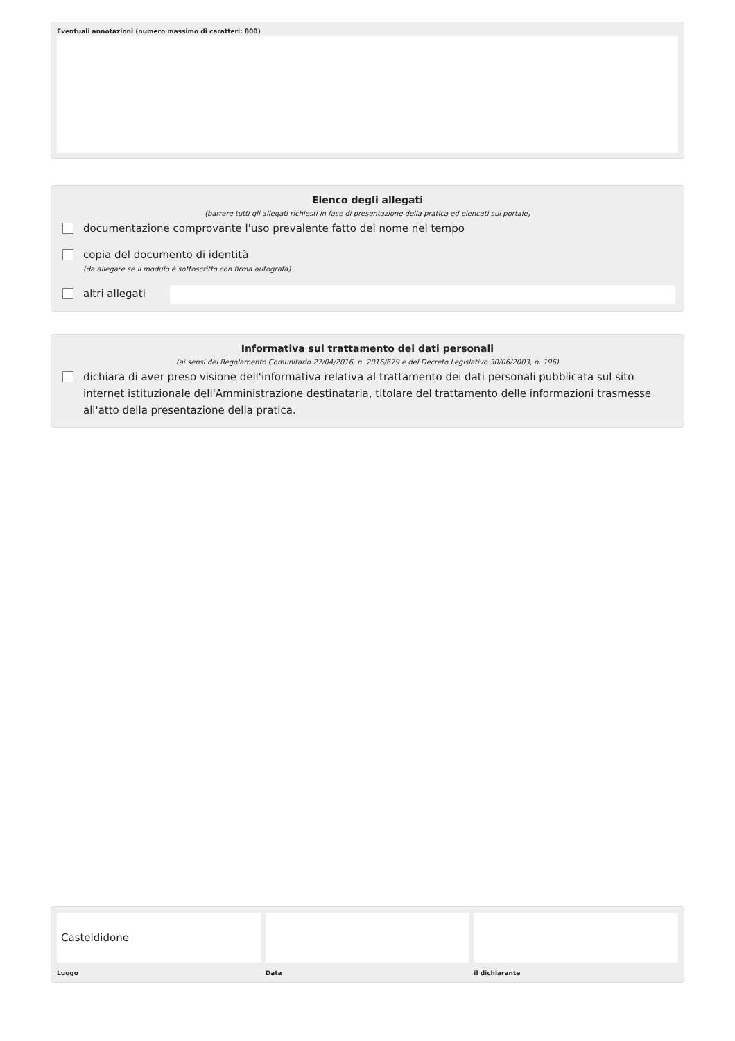Eventuali annotazioni (numero massimo di caratteri: 800)
Elenco degli allegati
(barrare tutti gli allegati richiesti in fase di presentazione della pratica ed elencati sul portale)
documentazione comprovante l'uso prevalente fatto del nome nel tempo
copia del documento di identità
(da allegare se il modulo è sottoscritto con firma autografa)
altri allegati
Informativa sul trattamento dei dati personali
(ai sensi del Regolamento Comunitario 27/04/2016, n. 2016/679 e del Decreto Legislativo 30/06/2003, n. 196)
dichiara di aver preso visione dell'informativa relativa al trattamento dei dati personali pubblicata sul sito internet istituzionale dell'Amministrazione destinataria, titolare del trattamento delle informazioni trasmesse all'atto della presentazione della pratica.
Casteldidone
Luogo
Data il dichiarante